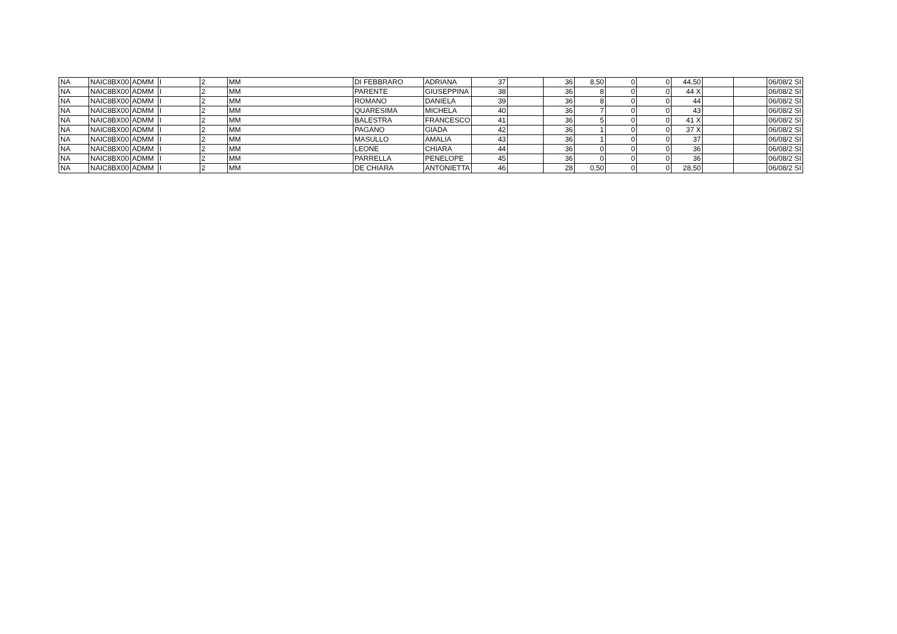| NA | NAIC8BX00 | ADMM | I | 2 | MM | DI FEBBRARO | ADRIANA | 37 | | 36 | 8,50 | 0 | 0 | 44,50 | | | 06/08/2 SI |
| NA | NAIC8BX00 | ADMM | I | 2 | MM | PARENTE | GIUSEPPINA | 38 | | 36 | 8 | 0 | 0 | 44 X | | | 06/08/2 SI |
| NA | NAIC8BX00 | ADMM | I | 2 | MM | ROMANO | DANIELA | 39 | | 36 | 8 | 0 | 0 | 44 | | | 06/08/2 SI |
| NA | NAIC8BX00 | ADMM | I | 2 | MM | QUARESIMA | MICHELA | 40 | | 36 | 7 | 0 | 0 | 43 | | | 06/08/2 SI |
| NA | NAIC8BX00 | ADMM | I | 2 | MM | BALESTRA | FRANCESCO | 41 | | 36 | 5 | 0 | 0 | 41 X | | | 06/08/2 SI |
| NA | NAIC8BX00 | ADMM | I | 2 | MM | PAGANO | GIADA | 42 | | 36 | 1 | 0 | 0 | 37 X | | | 06/08/2 SI |
| NA | NAIC8BX00 | ADMM | I | 2 | MM | MASULLO | AMALIA | 43 | | 36 | 1 | 0 | 0 | 37 | | | 06/08/2 SI |
| NA | NAIC8BX00 | ADMM | I | 2 | MM | LEONE | CHIARA | 44 | | 36 | 0 | 0 | 0 | 36 | | | 06/08/2 SI |
| NA | NAIC8BX00 | ADMM | I | 2 | MM | PARRELLA | PENELOPE | 45 | | 36 | 0 | 0 | 0 | 36 | | | 06/08/2 SI |
| NA | NAIC8BX00 | ADMM | I | 2 | MM | DE CHIARA | ANTONIETTA | 46 | | 28 | 0,50 | 0 | 0 | 28,50 | | | 06/08/2 SI |